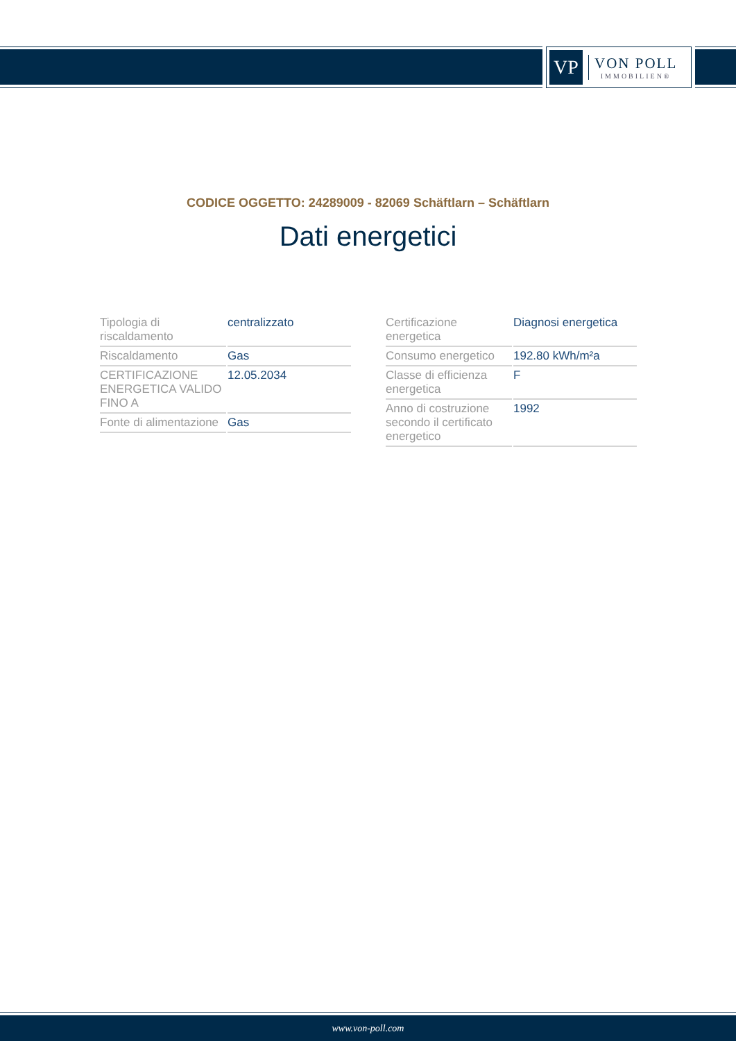VP
VON POLL
IMMOBILIEN®
CODICE OGGETTO: 24289009 - 82069 Schäftlarn – Schäftlarn
Dati energetici
| Tipologia di riscaldamento | centralizzato |
| Riscaldamento | Gas |
| CERTIFICAZIONE ENERGETICA VALIDO FINO A | 12.05.2034 |
| Fonte di alimentazione | Gas |
| Certificazione energetica | Diagnosi energetica |
| Consumo energetico | 192.80 kWh/m²a |
| Classe di efficienza energetica | F |
| Anno di costruzione secondo il certificato energetico | 1992 |
www.von-poll.com